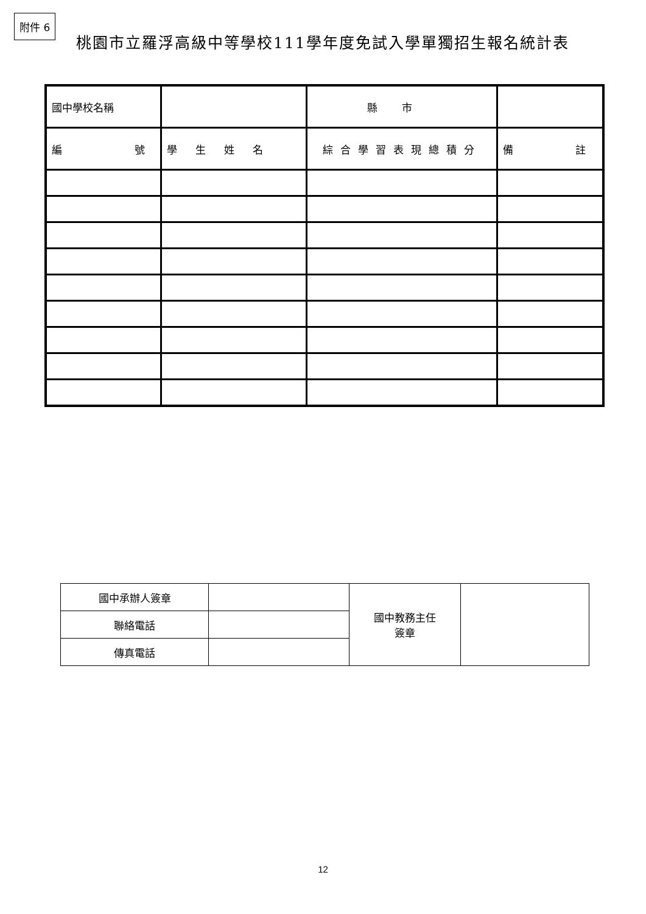附件 6
桃園市立羅浮高級中等學校111學年度免試入學單獨招生報名統計表
| 國中學校名稱 | | | 縣市 | |
| 編 號 | 學生姓名 | 綜合學習表現總積分 | | 備 註 |
| 國中承辦人簽章 | | 國中教務主任 簽章 | |
| 聯絡電話 | | | |
| 傳真電話 | | | |
12